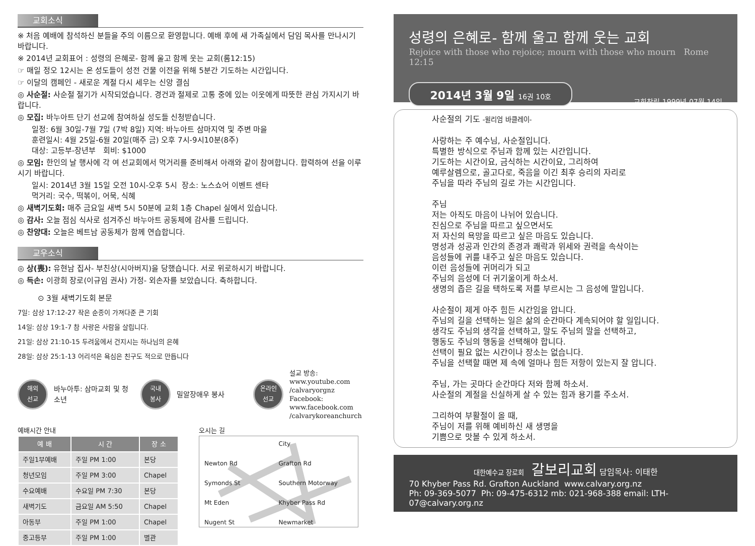교회소식
※ 처음 예배에 참석하신 분들을 주의 이름으로 환영합니다. 예배 후에 새 가족실에서 담임 목사를 만나시기 바랍니다.
※ 2014년 교회표어 : 성령의 은혜로- 함께 울고 함께 웃는 교회(롬12:15)
☞ 매일 정오 12시는 온 성도들이 성전 건물 이전을 위해 5분간 기도하는 시간입니다.
☞ 이달의 캠페인 - 새로운 계절 다시 세우는 신앙 결심
◎ 사순절: 사순절 절기가 시작되었습니다. 경건과 절제로 고통 중에 있는 이웃에게 따뜻한 관심 가지시기 바랍니다.
◎ 모집: 바누아트 단기 선교에 참여하실 성도들 신청받습니다.
일정: 6월 30일-7월 7일 (7박 8일) 지역: 바누아트 삼마지역 및 주변 마을
훈련일시: 4월 25일-6월 20일(매주 금) 오후 7시-9시10분(8주)
대상: 고등부-장년부 회비: $1000
◎ 모임: 한인의 날 행사에 각 여 선교회에서 먹거리를 준비해서 아래와 같이 참여합니다. 합력하여 선을 이루시기 바랍니다.
일시: 2014년 3월 15일 오전 10시-오후 5시 장소: 노스쇼어 이벤트 센타
먹거리: 국수, 떡볶이, 어묵, 식혜
◎ 새벽기도회: 매주 금요일 새벽 5시 50분에 교회 1층 Chapel 실에서 있습니다.
◎ 감사: 오늘 점심 식사로 섬겨주신 바누아트 공동체에 감사를 드립니다.
◎ 찬양대: 오늘은 베트남 공동체가 함께 연습합니다.
교우소식
◎ 상(喪): 유현남 집사- 부친상(시아버지)을 당했습니다. 서로 위로하시기 바랍니다.
◎ 득손: 이광희 장로(이규임 권사) 가정- 외손자를 보았습니다. 축하합니다.
⊙ 3월 새벽기도회 본문
7일: 삼상 17:12-27 작은 순종이 가져다준 큰 기회
14일: 삼상 19:1-7 참 사랑은 사람을 살립니다.
21일: 삼상 21:10-15 두려움에서 건지시는 하나님의 은혜
28일: 삼상 25:1-13 어리석은 욕심은 친구도 적으로 만듭니다
해외
선교
바누아투: 삼마교회 및 청소년
국내
봉사
밀알장애우 봉사
온라인
선교
설교 방송:
www.youtube.com
/calvaryorgnz
Facebook:
www.facebook.com
/calvarykoreanchurch
예배시간 안내
| 예 배 | 시 간 | 장 소 |
| --- | --- | --- |
| 주일1부예배 | 주일 PM 1:00 | 본당 |
| 청년모임 | 주일 PM 3:00 | Chapel |
| 수요예배 | 수요일 PM 7:30 | 본당 |
| 새벽기도 | 금요일 AM 5:50 | Chapel |
| 아동부 | 주일 PM 1:00 | Chapel |
| 중고등부 | 주일 PM 1:00 | 별관 |
오시는 길
City Newton Rd Grafton Rd Symonds St Southern Motorway Mt Eden Khyber Pass Rd Nugent St Newmarket
성령의 은혜로- 함께 울고 함께 웃는 교회
Rejoice with those who rejoice; mourn with those who mourn Rome 12:15
2014년 3월 9일 16권 10호
교회창립 1999년 07월 14일
사순절의 기도 -윌리엄 바클레이-
사랑하는 주 예수님, 사순절입니다.
특별한 방식으로 주님과 함께 있는 시간입니다.
기도하는 시간이요, 금식하는 시간이요, 그리하여
예루살렘으로, 골고다로, 죽음을 이긴 최후 승리의 자리로
주님을 따라 주님의 길로 가는 시간입니다.
주님
저는 아직도 마음이 나뉘어 있습니다.
진심으로 주님을 따르고 싶으면서도
저 자신의 욕망을 따르고 싶은 마음도 있습니다.
명성과 성공과 인간의 존경과 쾌락과 위세와 권력을 속삭이는
음성들에 귀를 내주고 싶은 마음도 있습니다.
이런 음성들에 귀머리가 되고
주님의 음성에 더 귀기울이게 하소서.
생명의 좁은 길을 택하도록 저를 부르시는 그 음성에 말입니다.
사순절이 제게 아주 힘든 시간임을 압니다.
주님의 길을 선택하는 일은 삶의 순간마다 계속되어야 할 일입니다.
생각도 주님의 생각을 선택하고, 말도 주님의 말을 선택하고,
행동도 주님의 행동을 선택해야 합니다.
선택이 필요 없는 시간이나 장소는 없습니다.
주님을 선택할 때면 제 속에 얼마나 힘든 저항이 있는지 잘 압니다.
주님, 가는 곳마다 순간마다 저와 함께 하소서.
사순절의 계절을 신실하게 살 수 있는 힘과 용기를 주소서.
그리하여 부활절이 올 때,
주님이 저를 위해 예비하신 새 생명을
기쁨으로 맛볼 수 있게 하소서.
대한예수교 장로회 갈보리교회 담임목사: 이태한
70 Khyber Pass Rd. Grafton Auckland www.calvary.org.nz
Ph: 09-369-5077 Ph: 09-475-6312 mb: 021-968-388 email: LTH-07@calvary.org.nz